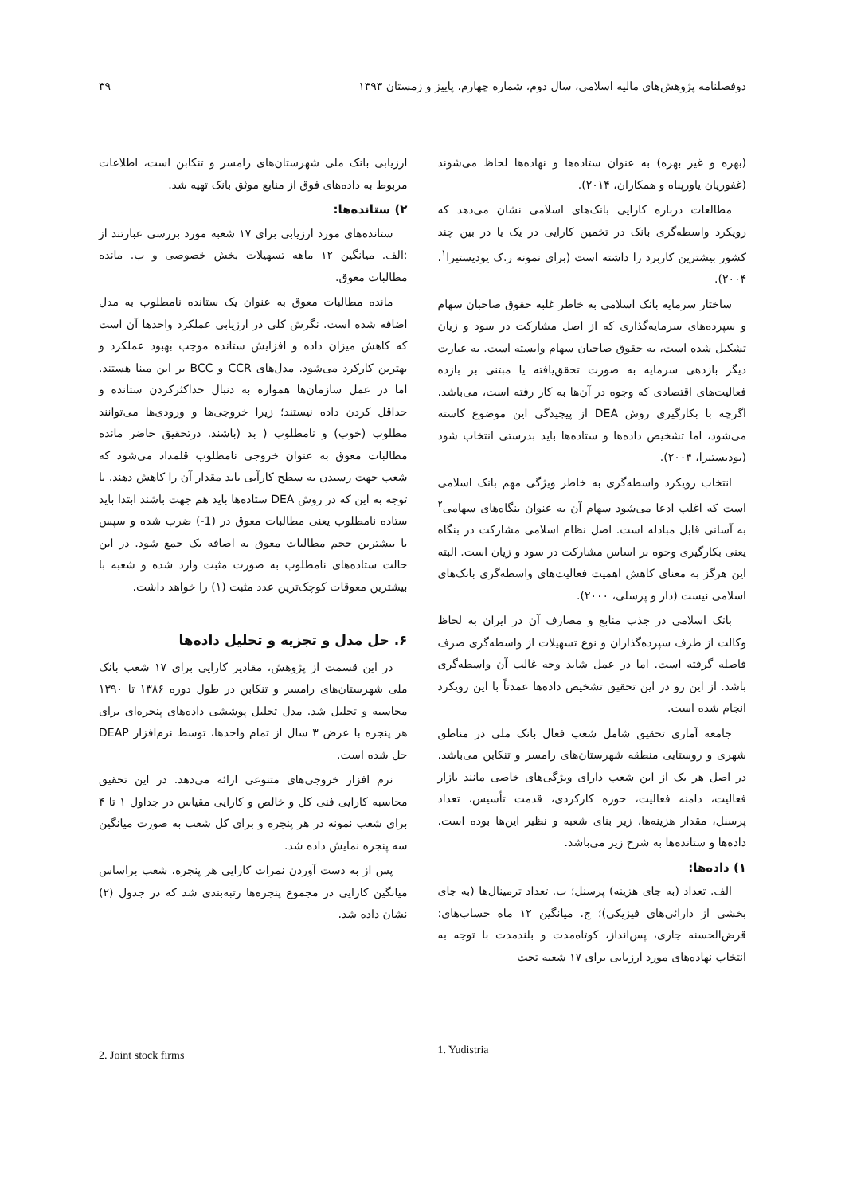دوفصلنامه پژوهش‌های مالیه اسلامی، سال دوم، شماره چهارم، پاییز و زمستان ۱۳۹۳ ۳۹
(بهره و غیر بهره) به عنوان ستاده‌ها و نهاده‌ها لحاظ می‌شوند (غفوریان یاورپناه و همکاران، ۲۰۱۴).
مطالعات درباره کارایی بانک‌های اسلامی نشان می‌دهد که رویکرد واسطه‌گری بانک در تخمین کارایی در یک یا در بین چند کشور بیشترین کاربرد را داشته است (برای نمونه ر.ک یودیستیرا<sup>۱</sup>، ۲۰۰۴).
ساختار سرمایه بانک اسلامی به خاطر غلبه حقوق صاحبان سهام و سپرده‌های سرمایه‌گذاری که از اصل مشارکت در سود و زیان تشکیل شده است، به حقوق صاحبان سهام وابسته است. به عبارت دیگر بازدهی سرمایه به صورت تحقق‌یافته یا مبتنی بر بازده فعالیت‌های اقتصادی که وجوه در آن‌ها به کار رفته است، می‌باشد. اگرچه با بکارگیری روش DEA از پیچیدگی این موضوع کاسته می‌شود، اما تشخیص داده‌ها و ستاده‌ها باید بدرستی انتخاب شود (یودیستیرا، ۲۰۰۴).
انتخاب رویکرد واسطه‌گری به خاطر ویژگی مهم بانک اسلامی است که اغلب ادعا می‌شود سهام آن به عنوان بنگاه‌های سهامی<sup>۲</sup> به آسانی قابل مبادله است. اصل نظام اسلامی مشارکت در بنگاه یعنی بکارگیری وجوه بر اساس مشارکت در سود و زیان است. البته این هرگز به معنای کاهش اهمیت فعالیت‌های واسطه‌گری بانک‌های اسلامی نیست (دار و پرسلی، ۲۰۰۰).
بانک اسلامی در جذب منابع و مصارف آن در ایران به لحاظ وکالت از طرف سپرده‌گذاران و نوع تسهیلات از واسطه‌گری صرف فاصله گرفته است. اما در عمل شاید وجه غالب آن واسطه‌گری باشد. از این رو در این تحقیق تشخیص داده‌ها عمدتاً با این رویکرد انجام شده است.
جامعه آماری تحقیق شامل شعب فعال بانک ملی در مناطق شهری و روستایی منطقه شهرستان‌های رامسر و تنکابن می‌باشد. در اصل هر یک از این شعب دارای ویژگی‌های خاصی مانند بازار فعالیت، دامنه فعالیت، حوزه کارکردی، قدمت تأسیس، تعداد پرسنل، مقدار هزینه‌ها، زیر بنای شعبه و نظیر این‌ها بوده است. داده‌ها و ستانده‌ها به شرح زیر می‌باشد.
۱) داده‌ها:
الف. تعداد (به جای هزینه) پرسنل؛ ب. تعداد ترمینال‌ها (به جای بخشی از دارائی‌های فیزیکی)؛ ج. میانگین ۱۲ ماه حساب‌های: قرض‌الحسنه جاری، پس‌انداز، کوتاه‌مدت و بلندمدت با توجه به انتخاب نهاده‌های مورد ارزیابی برای ۱۷ شعبه تحت
ارزیابی بانک ملی شهرستان‌های رامسر و تنکابن است، اطلاعات مربوط به داده‌های فوق از منابع موثق بانک تهیه شد.
۲) ستانده‌ها:
ستانده‌های مورد ارزیابی برای ۱۷ شعبه مورد بررسی عبارتند از :الف. میانگین ۱۲ ماهه تسهیلات بخش خصوصی و ب. مانده مطالبات معوق.
مانده مطالبات معوق به عنوان یک ستانده نامطلوب به مدل اضافه شده است. نگرش کلی در ارزیابی عملکرد واحدها آن است که کاهش میزان داده و افزایش ستانده موجب بهبود عملکرد و بهترین کارکرد می‌شود. مدل‌های CCR و BCC بر این مبنا هستند. اما در عمل سازمان‌ها همواره به دنبال حداکثرکردن ستانده و حداقل کردن داده نیستند؛ زیرا خروجی‌ها و ورودی‌ها می‌توانند مطلوب (خوب) و نامطلوب ( بد (باشند. درتحقیق حاضر مانده مطالبات معوق به عنوان خروجی نامطلوب قلمداد می‌شود که شعب جهت رسیدن به سطح کارآیی باید مقدار آن را کاهش دهند. با توجه به این که در روش DEA ستاده‌ها باید هم جهت باشند ابتدا باید ستاده نامطلوب یعنی مطالبات معوق در (1-) ضرب شده و سپس با بیشترین حجم مطالبات معوق به اضافه یک جمع شود. در این حالت ستاده‌های نامطلوب به صورت مثبت وارد شده و شعبه با بیشترین معوقات کوچک‌ترین عدد مثبت (۱) را خواهد داشت.
۶. حل مدل و تجزیه و تحلیل داده‌ها
در این قسمت از پژوهش، مقادیر کارایی برای ۱۷ شعب بانک ملی شهرستان‌های رامسر و تنکابن در طول دوره ۱۳۸۶ تا ۱۳۹۰ محاسبه و تحلیل شد. مدل تحلیل پوششی داده‌های پنجره‌ای برای هر پنجره با عرض ۳ سال از تمام واحدها، توسط نرم‌افزار DEAP حل شده است.
نرم افزار خروجی‌های متنوعی ارائه می‌دهد. در این تحقیق محاسبه کارایی فنی کل و خالص و کارایی مقیاس در جداول ۱ تا ۴ برای شعب نمونه در هر پنجره و برای کل شعب به صورت میانگین سه پنجره نمایش داده شد.
پس از به دست آوردن نمرات کارایی هر پنجره، شعب براساس میانگین کارایی در مجموع پنجره‌ها رتبه‌بندی شد که در جدول (۲) نشان داده شد.
1. Yudistria 2. Joint stock firms